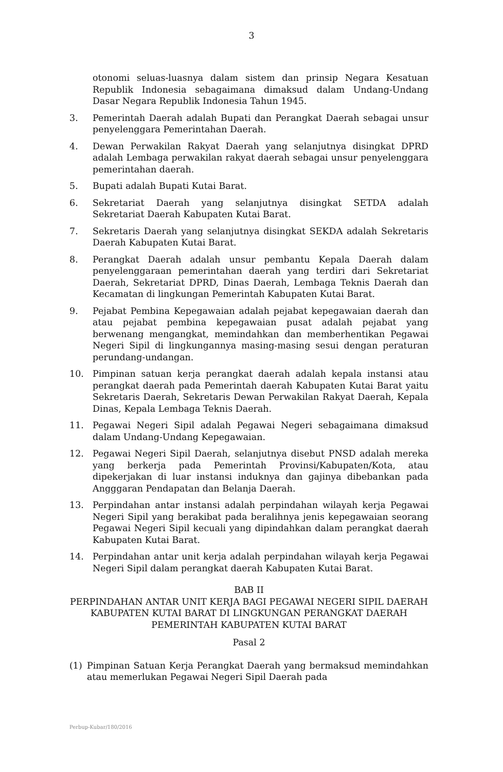3
otonomi seluas-luasnya dalam sistem dan prinsip Negara Kesatuan Republik Indonesia sebagaimana dimaksud dalam Undang-Undang Dasar Negara Republik Indonesia Tahun 1945.
3. Pemerintah Daerah adalah Bupati dan Perangkat Daerah sebagai unsur penyelenggara Pemerintahan Daerah.
4. Dewan Perwakilan Rakyat Daerah yang selanjutnya disingkat DPRD adalah Lembaga perwakilan rakyat daerah sebagai unsur penyelenggara pemerintahan daerah.
5. Bupati adalah Bupati Kutai Barat.
6. Sekretariat Daerah yang selanjutnya disingkat SETDA adalah Sekretariat Daerah Kabupaten Kutai Barat.
7. Sekretaris Daerah yang selanjutnya disingkat SEKDA adalah Sekretaris Daerah Kabupaten Kutai Barat.
8. Perangkat Daerah adalah unsur pembantu Kepala Daerah dalam penyelenggaraan pemerintahan daerah yang terdiri dari Sekretariat Daerah, Sekretariat DPRD, Dinas Daerah, Lembaga Teknis Daerah dan Kecamatan di lingkungan Pemerintah Kabupaten Kutai Barat.
9. Pejabat Pembina Kepegawaian adalah pejabat kepegawaian daerah dan atau pejabat pembina kepegawaian pusat adalah pejabat yang berwenang mengangkat, memindahkan dan memberhentikan Pegawai Negeri Sipil di lingkungannya masing-masing sesui dengan peraturan perundang-undangan.
10. Pimpinan satuan kerja perangkat daerah adalah kepala instansi atau perangkat daerah pada Pemerintah daerah Kabupaten Kutai Barat yaitu Sekretaris Daerah, Sekretaris Dewan Perwakilan Rakyat Daerah, Kepala Dinas, Kepala Lembaga Teknis Daerah.
11. Pegawai Negeri Sipil adalah Pegawai Negeri sebagaimana dimaksud dalam Undang-Undang Kepegawaian.
12. Pegawai Negeri Sipil Daerah, selanjutnya disebut PNSD adalah mereka yang berkerja pada Pemerintah Provinsi/Kabupaten/Kota, atau dipekerjakan di luar instansi induknya dan gajinya dibebankan pada Angggaran Pendapatan dan Belanja Daerah.
13. Perpindahan antar instansi adalah perpindahan wilayah kerja Pegawai Negeri Sipil yang berakibat pada beralihnya jenis kepegawaian seorang Pegawai Negeri Sipil kecuali yang dipindahkan dalam perangkat daerah Kabupaten Kutai Barat.
14. Perpindahan antar unit kerja adalah perpindahan wilayah kerja Pegawai Negeri Sipil dalam perangkat daerah Kabupaten Kutai Barat.
BAB II
PERPINDAHAN ANTAR UNIT KERJA BAGI PEGAWAI NEGERI SIPIL DAERAH KABUPATEN KUTAI BARAT DI LINGKUNGAN PERANGKAT DAERAH PEMERINTAH KABUPATEN KUTAI BARAT
Pasal 2
(1) Pimpinan Satuan Kerja Perangkat Daerah yang bermaksud memindahkan atau memerlukan Pegawai Negeri Sipil Daerah pada
Perbup-Kubar/180/2016